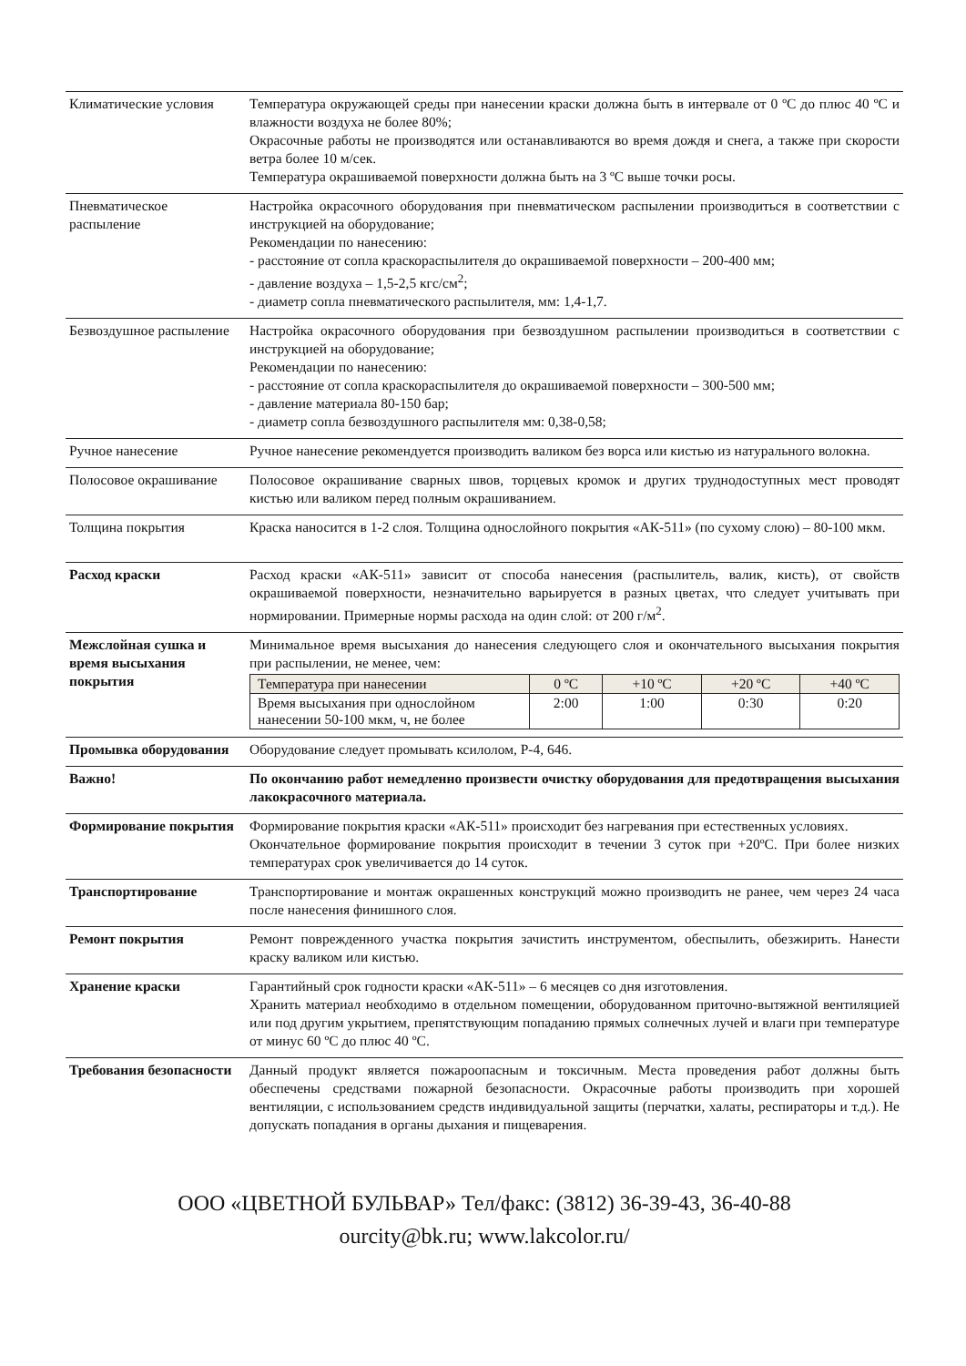| Климатические условия | Температура окружающей среды при нанесении краски должна быть в интервале от 0 ºС до плюс 40 ºС и влажности воздуха не более 80%; Окрасочные работы не производятся или останавливаются во время дождя и снега, а также при скорости ветра более 10 м/сек. Температура окрашиваемой поверхности должна быть на 3 ºС выше точки росы. |
| Пневматическое распыление | Настройка окрасочного оборудования при пневматическом распылении производиться в соответствии с инструкцией на оборудование; Рекомендации по нанесению: - расстояние от сопла краскораспылителя до окрашиваемой поверхности – 200-400 мм; - давление воздуха – 1,5-2,5 кгс/см<sup>2</sup>; - диаметр сопла пневматического распылителя, мм: 1,4-1,7. |
| Безвоздушное распыление | Настройка окрасочного оборудования при безвоздушном распылении производиться в соответствии с инструкцией на оборудование; Рекомендации по нанесению: - расстояние от сопла краскораспылителя до окрашиваемой поверхности – 300-500 мм; - давление материала 80-150 бар; - диаметр сопла безвоздушного распылителя мм: 0,38-0,58; |
| Ручное нанесение | Ручное нанесение рекомендуется производить валиком без ворса или кистью из натурального волокна. |
| Полосовое окрашивание | Полосовое окрашивание сварных швов, торцевых кромок и других труднодоступных мест проводят кистью или валиком перед полным окрашиванием. |
| Толщина покрытия | Краска наносится в 1-2 слоя. Толщина однослойного покрытия «АК-511» (по сухому слою) – 80-100 мкм. |
| Расход краски | Расход краски «АК-511» зависит от способа нанесения (распылитель, валик, кисть), от свойств окрашиваемой поверхности, незначительно варьируется в разных цветах, что следует учитывать при нормировании. Примерные нормы расхода на один слой: от 200 г/м<sup>2</sup>. |
| Межслойная сушка и время высыхания покрытия | Минимальное время высыхания до нанесения следующего слоя и окончательного высыхания покрытия при распылении, не менее, чем: / Температура при нанесении / 0 ºС / +10 ºС / +20 ºС / +40 ºС / / Время высыхания при однослойном нанесении 50-100 мкм, ч, не более / 2:00 / 1:00 / 0:30 / 0:20 / |
| Промывка оборудования | Оборудование следует промывать ксилолом, Р-4, 646. |
| Важно! | По окончанию работ немедленно произвести очистку оборудования для предотвращения высыхания лакокрасочного материала. |
| Формирование покрытия | Формирование покрытия краски «АК-511» происходит без нагревания при естественных условиях. Окончательное формирование покрытия происходит в течении 3 суток при +20ºС. При более низких температурах срок увеличивается до 14 суток. |
| Транспортирование | Транспортирование и монтаж окрашенных конструкций можно производить не ранее, чем через 24 часа после нанесения финишного слоя. |
| Ремонт покрытия | Ремонт поврежденного участка покрытия зачистить инструментом, обеспылить, обезжирить. Нанести краску валиком или кистью. |
| Хранение краски | Гарантийный срок годности краски «АК-511» – 6 месяцев со дня изготовления. Хранить материал необходимо в отдельном помещении, оборудованном приточно-вытяжной вентиляцией или под другим укрытием, препятствующим попаданию прямых солнечных лучей и влаги при температуре от минус 60 ºС до плюс 40 ºС. |
| Требования безопасности | Данный продукт является пожароопасным и токсичным. Места проведения работ должны быть обеспечены средствами пожарной безопасности. Окрасочные работы производить при хорошей вентиляции, с использованием средств индивидуальной защиты (перчатки, халаты, респираторы и т.д.). Не допускать попадания в органы дыхания и пищеварения. |
ООО «ЦВЕТНОЙ БУЛЬВАР» Тел/факс: (3812) 36-39-43, 36-40-88
ourcity@bk.ru; www.lakcolor.ru/